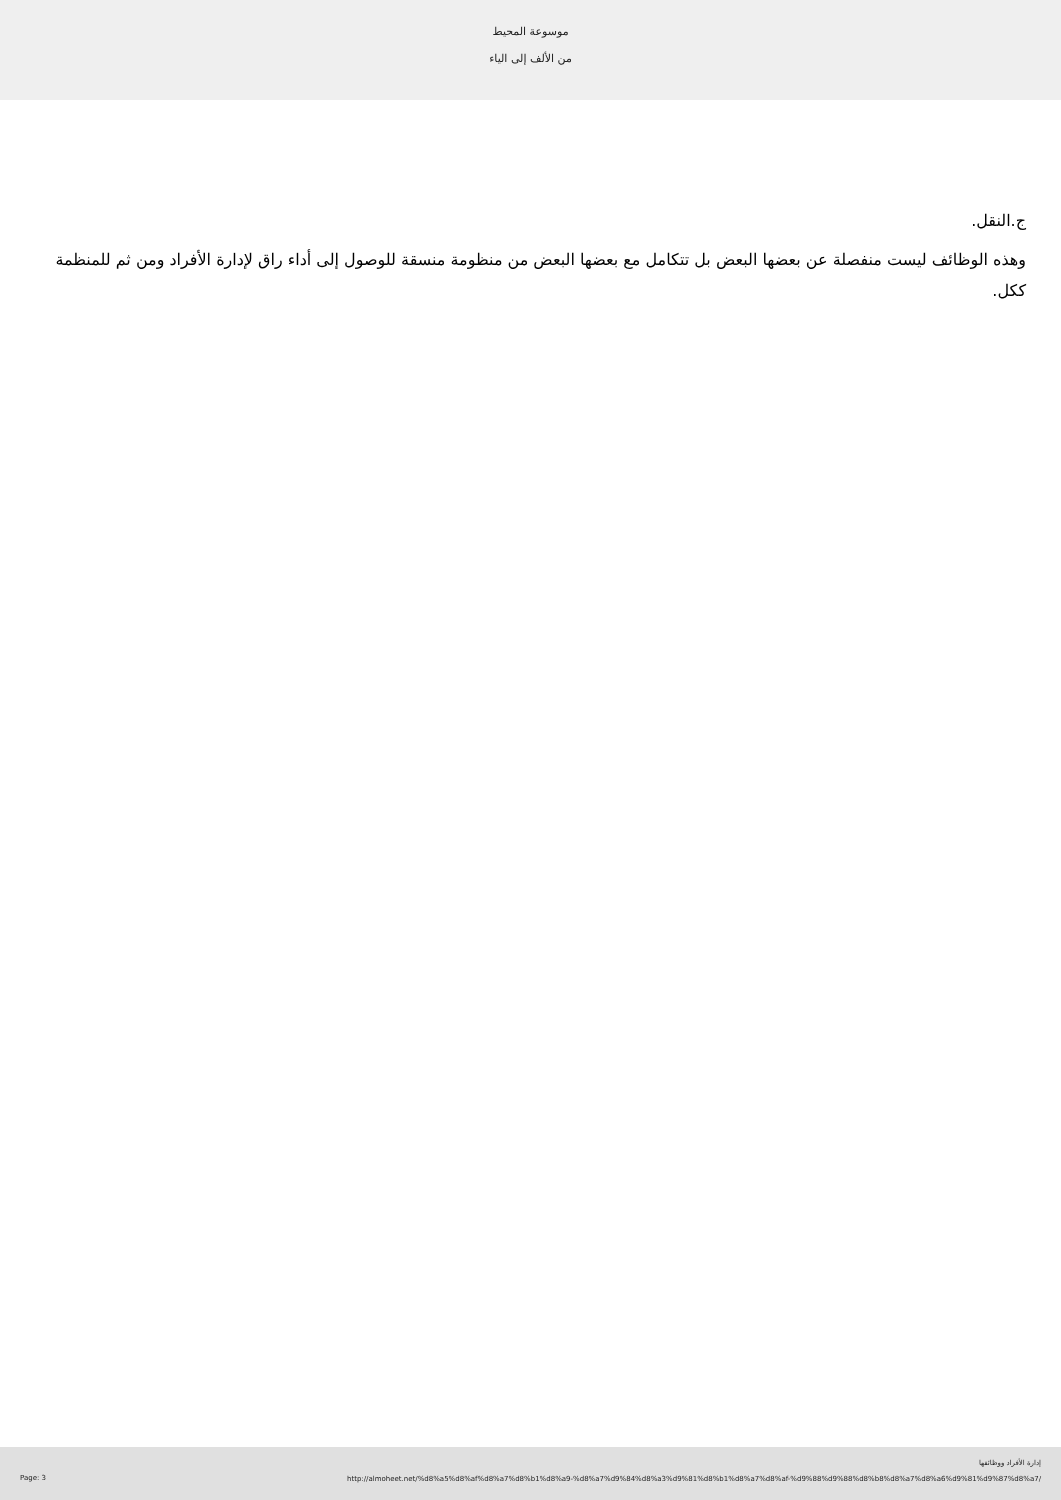موسوعة المحيط
من الألف إلى الياء
ج.النقل.
وهذه الوظائف ليست منفصلة عن بعضها البعض بل تتكامل مع بعضها البعض من منظومة منسقة للوصول إلى أداء راق لإدارة الأفراد ومن ثم للمنظمة ككل.
Page: 3
إدارة الأفراد ووظائفها
http://almoheet.net/%d8%a5%d8%af%d8%a7%d8%b1%d8%a9-%d8%a7%d9%84%d8%a3%d9%81%d8%b1%d8%a7%d8%af-%d9%88%d9%88%d8%b8%d8%a7%d8%a6%d9%81%d9%87%d8%a7/